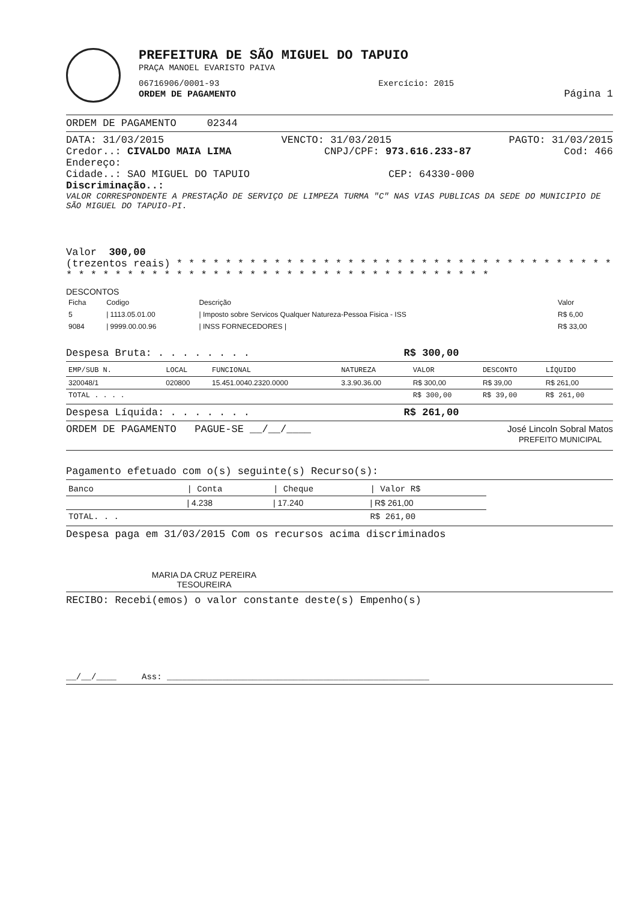PREFEITURA DE SÃO MIGUEL DO TAPUIO
PRAÇA MANOEL EVARISTO PAIVA
06716906/0001-93 Exercício: 2015
ORDEM DE PAGAMENTO Página 1
ORDEM DE PAGAMENTO 02344
DATA: 31/03/2015 VENCTO: 31/03/2015 PAGTO: 31/03/2015
Credor..: CIVALDO MAIA LIMA CNPJ/CPF: 973.616.233-87 Cod: 466
Endereço:
Cidade..: SAO MIGUEL DO TAPUIO CEP: 64330-000
Discriminação..:
VALOR CORRESPONDENTE A PRESTAÇÃO DE SERVIÇO DE LIMPEZA TURMA "C" NAS VIAS PUBLICAS DA SEDE DO MUNICIPIO DE SÃO MIGUEL DO TAPUIO-PI.
Valor 300,00
(trezentos reais) * * * * * * * * * * * * * * * * * * * * * * * * * * * * * * * * * * * * * * * * * * * * * * * * * * * * * * * * * * * * * * * * * * * * * * *
DESCONTOS
| Ficha | Codigo | Descrição | Valor |
| --- | --- | --- | --- |
| 5 | / 1113.05.01.00 | / Imposto sobre Servicos Qualquer Natureza-Pessoa Fisica - ISS | R$ 6,00 |
| 9084 | / 9999.00.00.96 | / INSS FORNECEDORES / | R$ 33,00 |
Despesa Bruta: . . . . . . . . R$ 300,00
| EMP/SUB N. | LOCAL | FUNCIONAL | NATUREZA | VALOR | DESCONTO | LÍQUIDO |
| --- | --- | --- | --- | --- | --- | --- |
| 320048/1 | 020800 | 15.451.0040.2320.0000 | 3.3.90.36.00 | R$ 300,00 | R$ 39,00 | R$ 261,00 |
| TOTAL . . . . | | | | R$ 300,00 | R$ 39,00 | R$ 261,00 |
Despesa Líquida: . . . . . . . R$ 261,00
ORDEM DE PAGAMENTO PAGUE-SE __/__/____ José Lincoln Sobral Matos
PREFEITO MUNICIPAL
Pagamento efetuado com o(s) seguinte(s) Recurso(s):
| Banco | / Conta | / Cheque | / Valor R$ |
| --- | --- | --- | --- |
| | / 4.238 | / 17.240 | / R$ 261,00 |
| TOTAL. . . | | | R$ 261,00 |
Despesa paga em 31/03/2015 Com os recursos acima discriminados
MARIA DA CRUZ PEREIRA
TESOUREIRA
RECIBO: Recebi(emos) o valor constante deste(s) Empenho(s)
__/__/____ Ass: ____________________________________________________